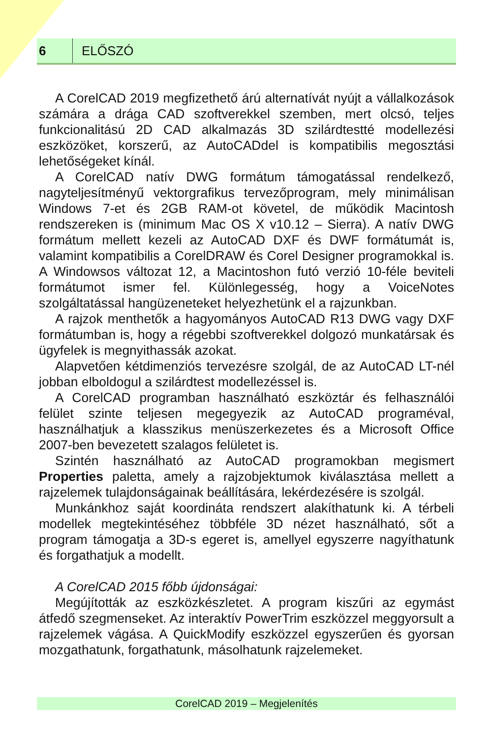6
ELŐSZÓ
A CorelCAD 2019 megfizethető árú alternatívát nyújt a vállalkozások számára a drága CAD szoftverekkel szemben, mert olcsó, teljes funkcionalitású 2D CAD alkalmazás 3D szilárdtestté modellezési eszközöket, korszerű, az AutoCADdel is kompatibilis megosztási lehetőségeket kínál.
A CorelCAD natív DWG formátum támogatással rendelkező, nagyteljesítményű vektorgrafikus tervezőprogram, mely minimálisan Windows 7-et és 2GB RAM-ot követel, de működik Macintosh rendszereken is (minimum Mac OS X v10.12 – Sierra). A natív DWG formátum mellett kezeli az AutoCAD DXF és DWF formátumát is, valamint kompatibilis a CorelDRAW és Corel Designer programokkal is. A Windowsos változat 12, a Macintoshon futó verzió 10-féle beviteli formátumot ismer fel. Különlegesség, hogy a VoiceNotes szolgáltatással hangüzeneteket helyezhetünk el a rajzunkban.
A rajzok menthetők a hagyományos AutoCAD R13 DWG vagy DXF formátumban is, hogy a régebbi szoftverekkel dolgozó munkatársak és ügyfelek is megnyithassák azokat.
Alapvetően kétdimenziós tervezésre szolgál, de az AutoCAD LT-nél jobban elboldogul a szilárdtest modellezéssel is.
A CorelCAD programban használható eszköztár és felhasználói felület szinte teljesen megegyezik az AutoCAD programéval, használhatjuk a klasszikus menüszerkezetes és a Microsoft Office 2007-ben bevezetett szalagos felületet is.
Szintén használható az AutoCAD programokban megismert Properties paletta, amely a rajzobjektumok kiválasztása mellett a rajzelemek tulajdonságainak beállítására, lekérdezésére is szolgál.
Munkánkhoz saját koordináta rendszert alakíthatunk ki. A térbeli modellek megtekintéséhez többféle 3D nézet használható, sőt a program támogatja a 3D-s egeret is, amellyel egyszerre nagyíthatunk és forgathatjuk a modellt.
A CorelCAD 2015 főbb újdonságai:
Megújították az eszközkészletet. A program kiszűri az egymást átfedő szegmenseket. Az interaktív PowerTrim eszközzel meggyorsult a rajzelemek vágása. A QuickModify eszközzel egyszerűen és gyorsan mozgathatunk, forgathatunk, másolhatunk rajzelemeket.
CorelCAD 2019 – Megjelenítés